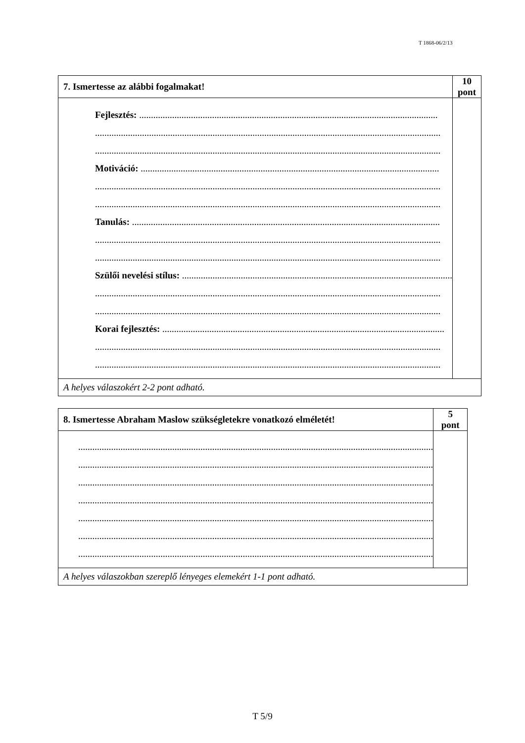T 1868-06/2/13
| 7. Ismertesse az alábbi fogalmakat! | 10 pont |
| Fejlesztés: ............................................................................................................................... ................................................................................................................................................... ................................................................................................................................................... Motiváció: ............................................................................................................................... ................................................................................................................................................... ................................................................................................................................................... Tanulás: ................................................................................................................................... ................................................................................................................................................... ................................................................................................................................................... Szülői nevelési stílus: ................................................................................................................... ................................................................................................................................................... ................................................................................................................................................... Korai fejlesztés: ........................................................................................................................ ................................................................................................................................................... ................................................................................................................................................... | |
| A helyes válaszokért 2-2 pont adható. | |
| 8. Ismertesse Abraham Maslow szükségletekre vonatkozó elméletét! | 5 pont |
| ....................................................................................................................................................... ....................................................................................................................................................... ....................................................................................................................................................... ....................................................................................................................................................... ....................................................................................................................................................... ....................................................................................................................................................... ....................................................................................................................................................... | |
| A helyes válaszokban szereplő lényeges elemekért 1-1 pont adható. | |
T 5/9